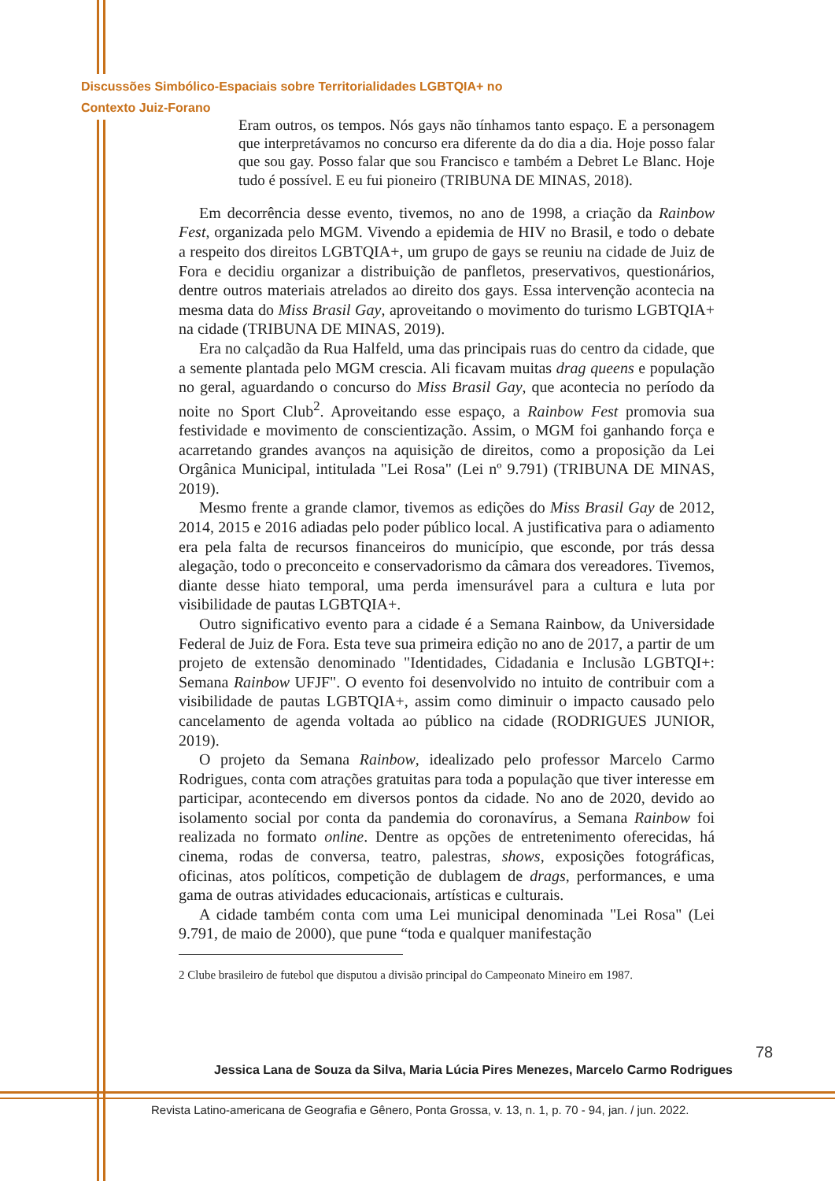Discussões Simbólico-Espaciais sobre Territorialidades LGBTQIA+ no
Contexto Juiz-Forano
Eram outros, os tempos. Nós gays não tínhamos tanto espaço. E a personagem que interpretávamos no concurso era diferente da do dia a dia. Hoje posso falar que sou gay. Posso falar que sou Francisco e também a Debret Le Blanc. Hoje tudo é possível. E eu fui pioneiro (TRIBUNA DE MINAS, 2018).
Em decorrência desse evento, tivemos, no ano de 1998, a criação da Rainbow Fest, organizada pelo MGM. Vivendo a epidemia de HIV no Brasil, e todo o debate a respeito dos direitos LGBTQIA+, um grupo de gays se reuniu na cidade de Juiz de Fora e decidiu organizar a distribuição de panfletos, preservativos, questionários, dentre outros materiais atrelados ao direito dos gays. Essa intervenção acontecia na mesma data do Miss Brasil Gay, aproveitando o movimento do turismo LGBTQIA+ na cidade (TRIBUNA DE MINAS, 2019).
Era no calçadão da Rua Halfeld, uma das principais ruas do centro da cidade, que a semente plantada pelo MGM crescia. Ali ficavam muitas drag queens e população no geral, aguardando o concurso do Miss Brasil Gay, que acontecia no período da noite no Sport Club<sup>2</sup>. Aproveitando esse espaço, a Rainbow Fest promovia sua festividade e movimento de conscientização. Assim, o MGM foi ganhando força e acarretando grandes avanços na aquisição de direitos, como a proposição da Lei Orgânica Municipal, intitulada "Lei Rosa" (Lei nº 9.791) (TRIBUNA DE MINAS, 2019).
Mesmo frente a grande clamor, tivemos as edições do Miss Brasil Gay de 2012, 2014, 2015 e 2016 adiadas pelo poder público local. A justificativa para o adiamento era pela falta de recursos financeiros do município, que esconde, por trás dessa alegação, todo o preconceito e conservadorismo da câmara dos vereadores. Tivemos, diante desse hiato temporal, uma perda imensurável para a cultura e luta por visibilidade de pautas LGBTQIA+.
Outro significativo evento para a cidade é a Semana Rainbow, da Universidade Federal de Juiz de Fora. Esta teve sua primeira edição no ano de 2017, a partir de um projeto de extensão denominado "Identidades, Cidadania e Inclusão LGBTQI+: Semana Rainbow UFJF". O evento foi desenvolvido no intuito de contribuir com a visibilidade de pautas LGBTQIA+, assim como diminuir o impacto causado pelo cancelamento de agenda voltada ao público na cidade (RODRIGUES JUNIOR, 2019).
O projeto da Semana Rainbow, idealizado pelo professor Marcelo Carmo Rodrigues, conta com atrações gratuitas para toda a população que tiver interesse em participar, acontecendo em diversos pontos da cidade. No ano de 2020, devido ao isolamento social por conta da pandemia do coronavírus, a Semana Rainbow foi realizada no formato online. Dentre as opções de entretenimento oferecidas, há cinema, rodas de conversa, teatro, palestras, shows, exposições fotográficas, oficinas, atos políticos, competição de dublagem de drags, performances, e uma gama de outras atividades educacionais, artísticas e culturais.
A cidade também conta com uma Lei municipal denominada "Lei Rosa" (Lei 9.791, de maio de 2000), que pune “toda e qualquer manifestação
2 Clube brasileiro de futebol que disputou a divisão principal do Campeonato Mineiro em 1987.
78
Jessica Lana de Souza da Silva, Maria Lúcia Pires Menezes, Marcelo Carmo Rodrigues
Revista Latino-americana de Geografia e Gênero, Ponta Grossa, v. 13, n. 1, p. 70 - 94, jan. / jun. 2022.